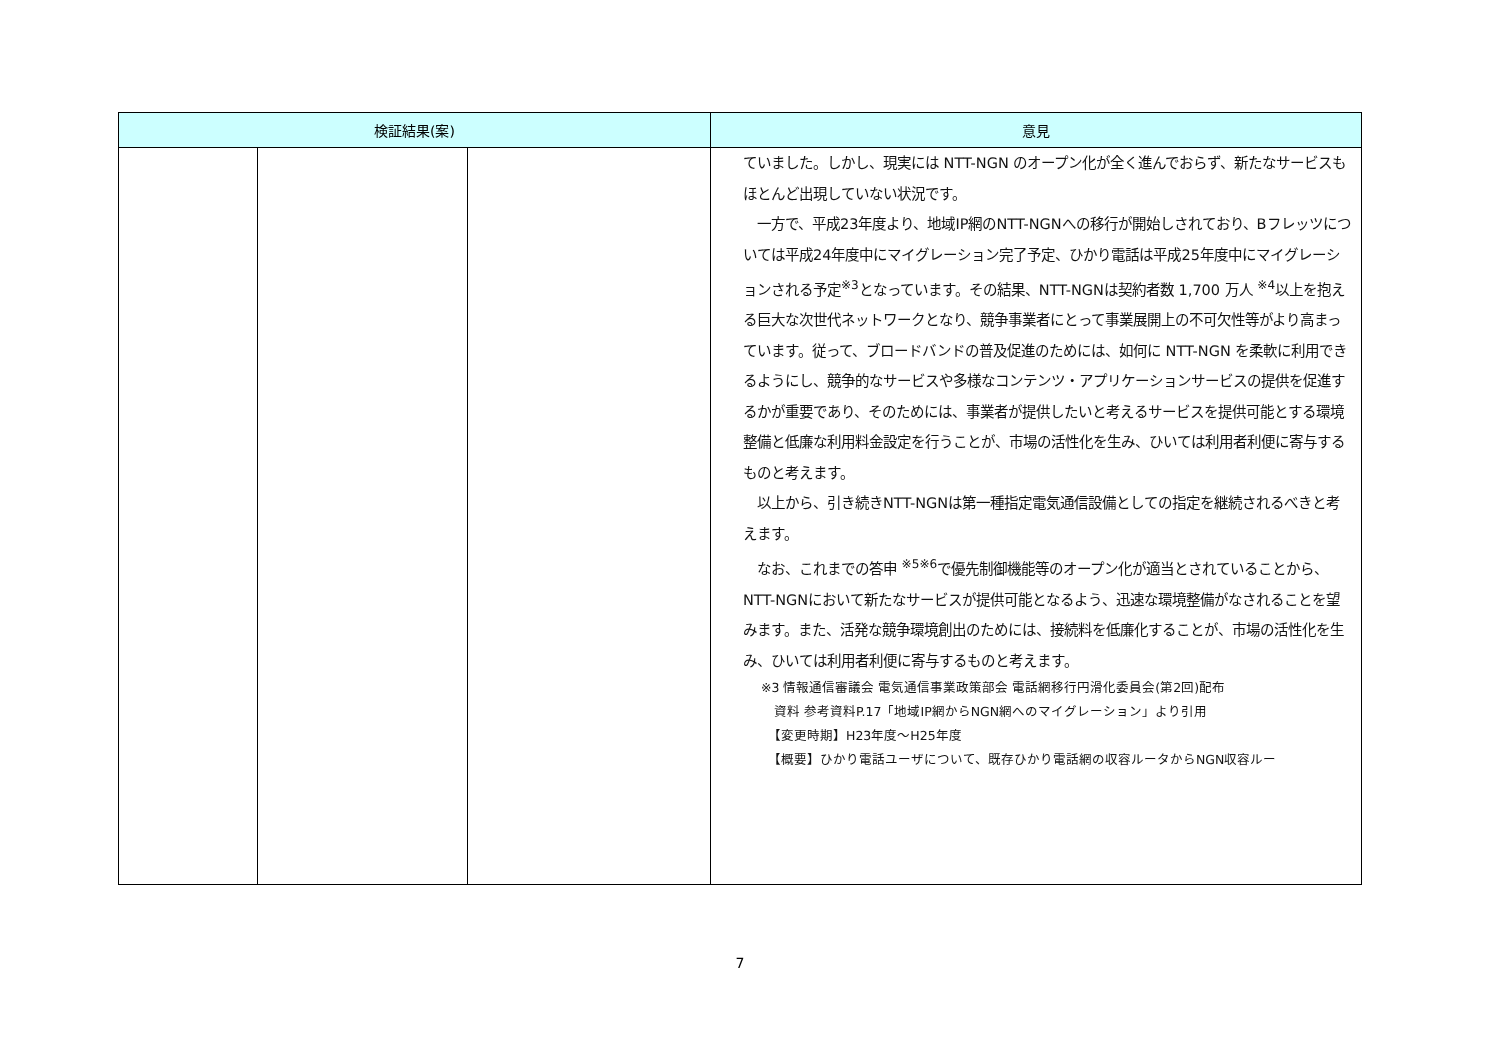| 検証結果(案) | | | 意見 |
| --- | --- | --- | --- |
| | | | ていました。しかし、現実には NTT-NGN のオープン化が全く進んでおらず、新たなサービスもほとんど出現していない状況です。 一方で、平成23年度より、地域IP網のNTT-NGNへの移行が開始しされており、Bフレッツについては平成24年度中にマイグレーション完了予定、ひかり電話は平成25年度中にマイグレーションされる予定<sup>※3</sup>となっています。その結果、NTT-NGNは契約者数 1,700 万人 <sup>※4</sup>以上を抱える巨大な次世代ネットワークとなり、競争事業者にとって事業展開上の不可欠性等がより高まっています。従って、ブロードバンドの普及促進のためには、如何に NTT-NGN を柔軟に利用できるようにし、競争的なサービスや多様なコンテンツ・アプリケーションサービスの提供を促進するかが重要であり、そのためには、事業者が提供したいと考えるサービスを提供可能とする環境整備と低廉な利用料金設定を行うことが、市場の活性化を生み、ひいては利用者利便に寄与するものと考えます。 以上から、引き続きNTT-NGNは第一種指定電気通信設備としての指定を継続されるべきと考えます。 なお、これまでの答申 <sup>※5※6</sup>で優先制御機能等のオープン化が適当とされていることから、NTT-NGNにおいて新たなサービスが提供可能となるよう、迅速な環境整備がなされることを望みます。また、活発な競争環境創出のためには、接続料を低廉化することが、市場の活性化を生み、ひいては利用者利便に寄与するものと考えます。 ※3 情報通信審議会 電気通信事業政策部会 電話網移行円滑化委員会(第2回)配布 資料 参考資料P.17「地域IP網からNGN網へのマイグレーション」より引用 【変更時期】H23年度～H25年度 【概要】ひかり電話ユーザについて、既存ひかり電話網の収容ルータからNGN収容ルー |
7